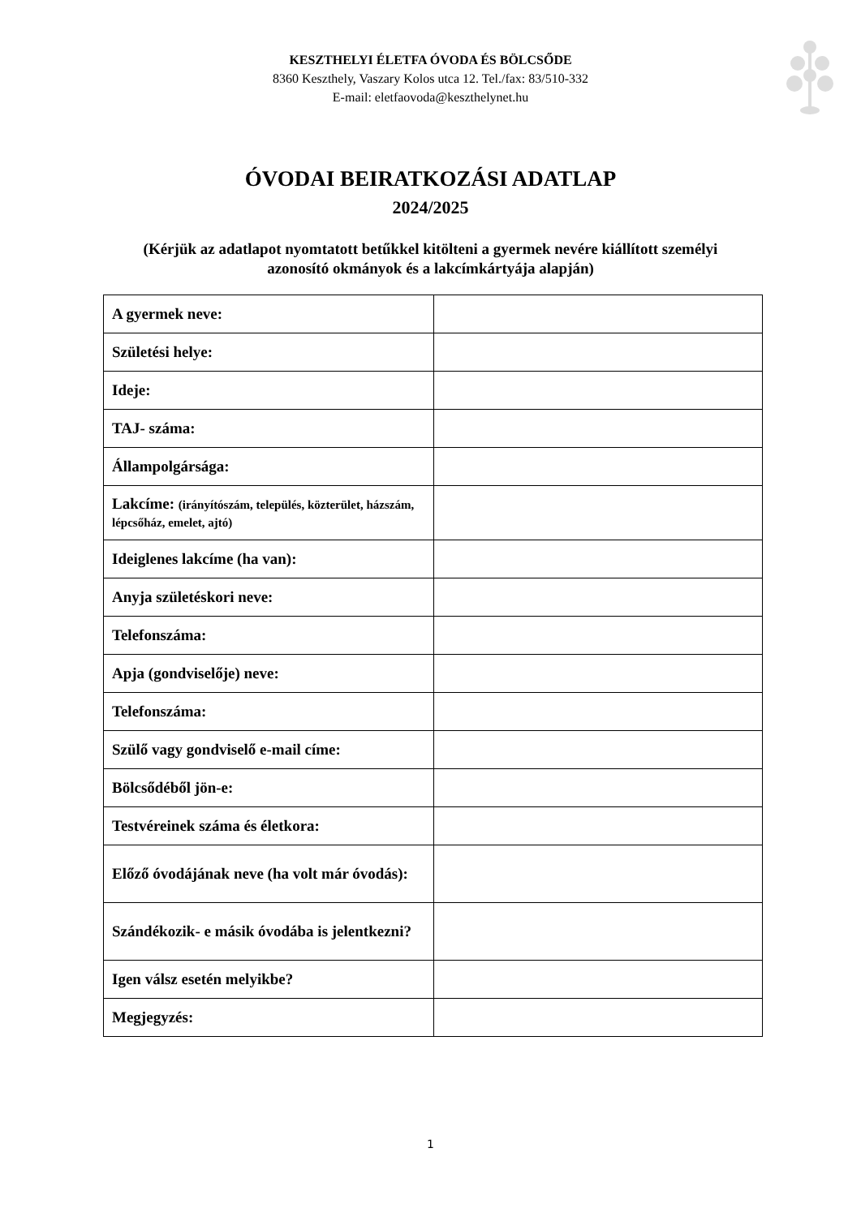KESZTHELYI ÉLETFA ÓVODA ÉS BÖLCSŐDE
8360 Keszthely, Vaszary Kolos utca 12. Tel./fax: 83/510-332
E-mail: eletfaovoda@keszthelynet.hu
ÓVODAI BEIRATKOZÁSI ADATLAP
2024/2025
(Kérjük az adatlapot nyomtatott betűkkel kitölteni a gyermek nevére kiállított személyi
azonosító okmányok és a lakcímkártyája alapján)
| A gyermek neve: | |
| Születési helye: | |
| Ideje: | |
| TAJ- száma: | |
| Állampolgársága: | |
| Lakcíme: (irányítószám, település, közterület, házszám, lépcsőház, emelet, ajtó) | |
| Ideiglenes lakcíme (ha van): | |
| Anyja születéskori neve: | |
| Telefonszáma: | |
| Apja (gondviselője) neve: | |
| Telefonszáma: | |
| Szülő vagy gondviselő e-mail címe: | |
| Bölcsődéből jön-e: | |
| Testvéreinek száma és életkora: | |
| Előző óvodájának neve (ha volt már óvodás): | |
| Szándékozik- e másik óvodába is jelentkezni? | |
| Igen válsz esetén melyikbe? | |
| Megjegyzés: | |
1